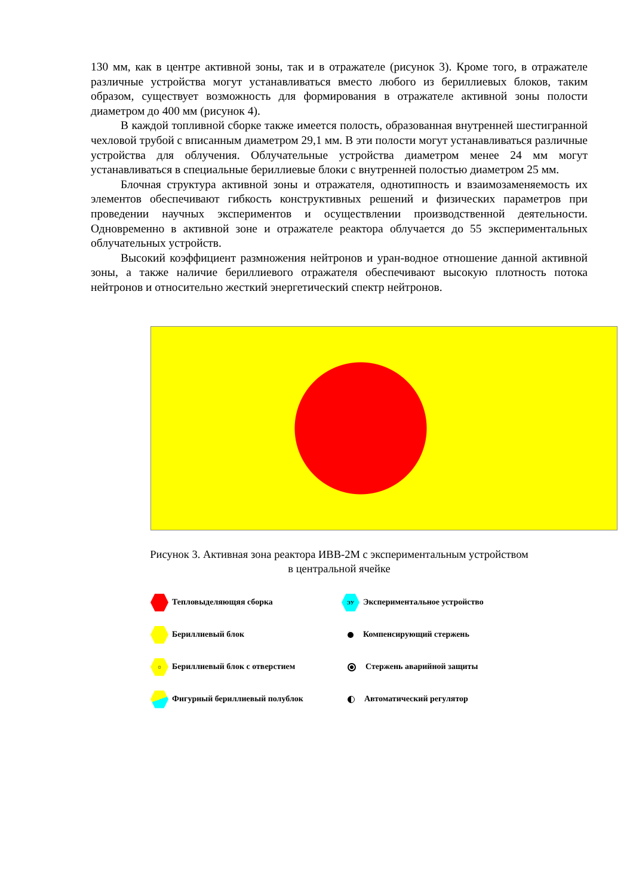130 мм, как в центре активной зоны, так и в отражателе (рисунок 3). Кроме того, в отражателе различные устройства могут устанавливаться вместо любого из бериллиевых блоков, таким образом, существует возможность для формирования в отражателе активной зоны полости диаметром до 400 мм (рисунок 4).
В каждой топливной сборке также имеется полость, образованная внутренней шестигранной чехловой трубой с вписанным диаметром 29,1 мм. В эти полости могут устанавливаться различные устройства для облучения. Облучательные устройства диаметром менее 24 мм могут устанавливаться в специальные бериллиевые блоки с внутренней полостью диаметром 25 мм.
Блочная структура активной зоны и отражателя, однотипность и взаимозаменяемость их элементов обеспечивают гибкость конструктивных решений и физических параметров при проведении научных экспериментов и осуществлении производственной деятельности. Одновременно в активной зоне и отражателе реактора облучается до 55 экспериментальных облучательных устройств.
Высокий коэффициент размножения нейтронов и уран-водное отношение данной активной зоны, а также наличие бериллиевого отражателя обеспечивают высокую плотность потока нейтронов и относительно жесткий энергетический спектр нейтронов.
Рисунок 3. Активная зона реактора ИВВ-2М с экспериментальным устройством
в центральной ячейке
Тепловыделяющяя сборка
ЭУ Экспериментальное устройство
Бериллиевый блок
Компенсирующий стержень
○ Бериллиевый блок с отверстием
Стержень аварийной защиты
Фигурный бериллиевый полублок
Автоматический регулятор